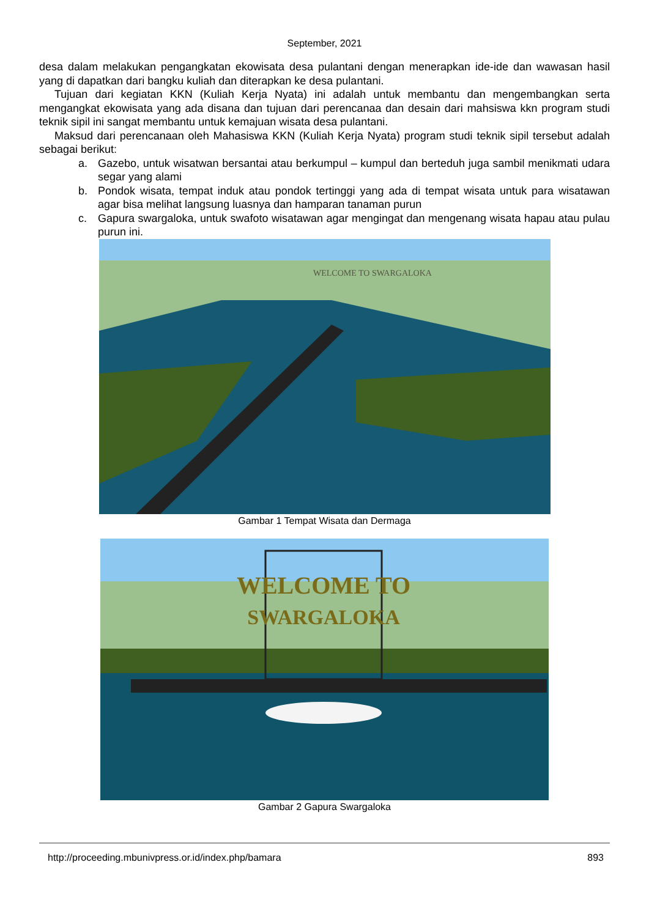September, 2021
desa dalam melakukan pengangkatan ekowisata desa pulantani dengan menerapkan ide-ide dan wawasan hasil yang di dapatkan dari bangku kuliah dan diterapkan ke desa pulantani.
Tujuan dari kegiatan KKN (Kuliah Kerja Nyata) ini adalah untuk membantu dan mengembangkan serta mengangkat ekowisata yang ada disana dan tujuan dari perencanaa dan desain dari mahsiswa kkn program studi teknik sipil ini sangat membantu untuk kemajuan wisata desa pulantani.
Maksud dari perencanaan oleh Mahasiswa KKN (Kuliah Kerja Nyata) program studi teknik sipil tersebut adalah sebagai berikut:
a. Gazebo, untuk wisatwan bersantai atau berkumpul – kumpul dan berteduh juga sambil menikmati udara segar yang alami
b. Pondok wisata, tempat induk atau pondok tertinggi yang ada di tempat wisata untuk para wisatawan agar bisa melihat langsung luasnya dan hamparan tanaman purun
c. Gapura swargaloka, untuk swafoto wisatawan agar mengingat dan mengenang wisata hapau atau pulau purun ini.
WELCOME TO SWARGALOKA
Gambar 1 Tempat Wisata dan Dermaga
WELCOME TO
SWARGALOKA
Gambar 2 Gapura Swargaloka
http://proceeding.mbunivpress.or.id/index.php/bamara 893